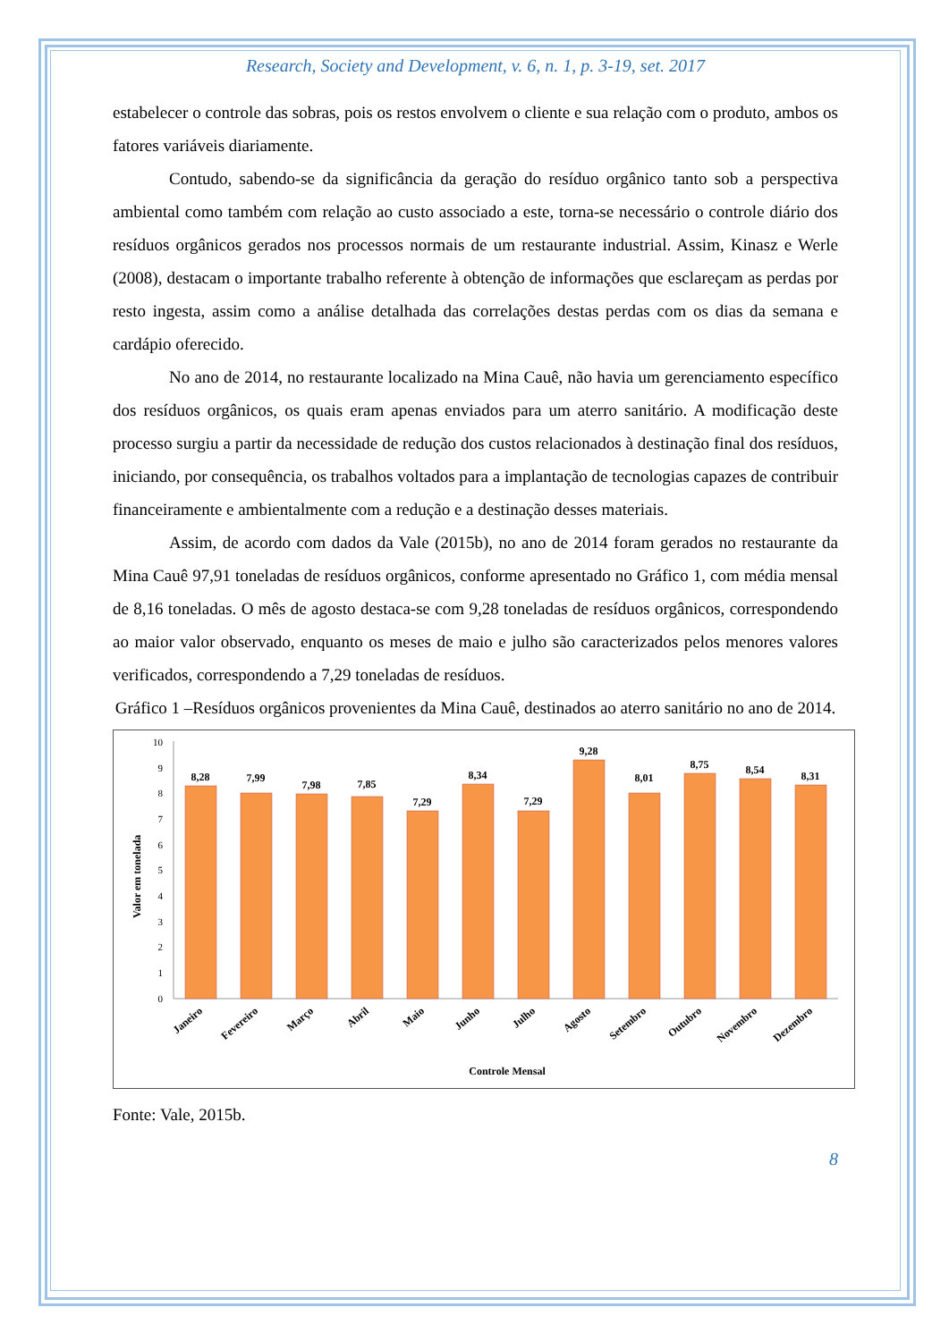Research, Society and Development, v. 6, n. 1, p. 3-19, set. 2017
estabelecer o controle das sobras, pois os restos envolvem o cliente e sua relação com o produto, ambos os fatores variáveis diariamente.
Contudo, sabendo-se da significância da geração do resíduo orgânico tanto sob a perspectiva ambiental como também com relação ao custo associado a este, torna-se necessário o controle diário dos resíduos orgânicos gerados nos processos normais de um restaurante industrial. Assim, Kinasz e Werle (2008), destacam o importante trabalho referente à obtenção de informações que esclareçam as perdas por resto ingesta, assim como a análise detalhada das correlações destas perdas com os dias da semana e cardápio oferecido.
No ano de 2014, no restaurante localizado na Mina Cauê, não havia um gerenciamento específico dos resíduos orgânicos, os quais eram apenas enviados para um aterro sanitário. A modificação deste processo surgiu a partir da necessidade de redução dos custos relacionados à destinação final dos resíduos, iniciando, por consequência, os trabalhos voltados para a implantação de tecnologias capazes de contribuir financeiramente e ambientalmente com a redução e a destinação desses materiais.
Assim, de acordo com dados da Vale (2015b), no ano de 2014 foram gerados no restaurante da Mina Cauê 97,91 toneladas de resíduos orgânicos, conforme apresentado no Gráfico 1, com média mensal de 8,16 toneladas. O mês de agosto destaca-se com 9,28 toneladas de resíduos orgânicos, correspondendo ao maior valor observado, enquanto os meses de maio e julho são caracterizados pelos menores valores verificados, correspondendo a 7,29 toneladas de resíduos.
Gráfico 1 –Resíduos orgânicos provenientes da Mina Cauê, destinados ao aterro sanitário no ano de 2014.
0
1
2
3
4
5
6
7
8
9
10
Valor em tonelada
8,28
7,99
7,98
7,85
7,29
8,34
7,29
9,28
8,01
8,75
8,54
8,31
Janeiro
Fevereiro
Março
Abril
Maio
Junho
Julho
Agosto
Setembro
Outubro
Novembro
Dezembro
Controle Mensal
Fonte: Vale, 2015b.
8